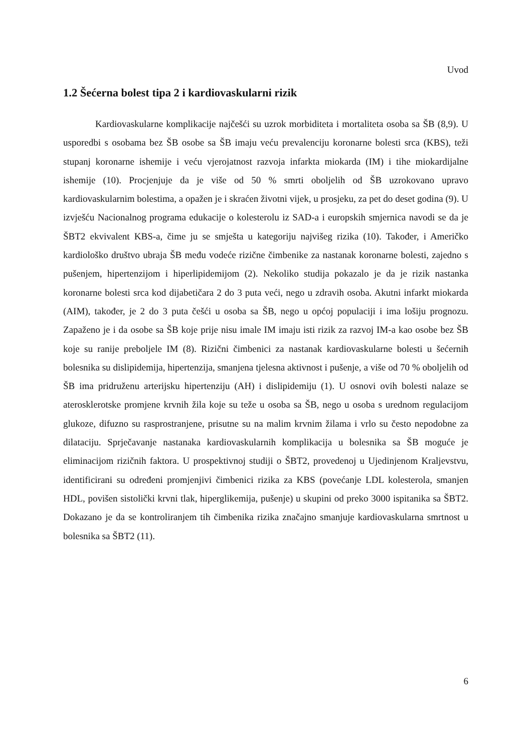Uvod
1.2 Šećerna bolest tipa 2 i kardiovaskularni rizik
Kardiovaskularne komplikacije najčešći su uzrok morbiditeta i mortaliteta osoba sa ŠB (8,9). U usporedbi s osobama bez ŠB osobe sa ŠB imaju veću prevalenciju koronarne bolesti srca (KBS), teži stupanj koronarne ishemije i veću vjerojatnost razvoja infarkta miokarda (IM) i tihe miokardijalne ishemije (10). Procjenjuje da je više od 50 % smrti oboljelih od ŠB uzrokovano upravo kardiovaskularnim bolestima, a opažen je i skraćen životni vijek, u prosjeku, za pet do deset godina (9). U izvješću Nacionalnog programa edukacije o kolesterolu iz SAD-a i europskih smjernica navodi se da je ŠBT2 ekvivalent KBS-a, čime ju se smješta u kategoriju najvišeg rizika (10). Također, i Američko kardiološko društvo ubraja ŠB među vodeće rizične čimbenike za nastanak koronarne bolesti, zajedno s pušenjem, hipertenzijom i hiperlipidemijom (2). Nekoliko studija pokazalo je da je rizik nastanka koronarne bolesti srca kod dijabetičara 2 do 3 puta veći, nego u zdravih osoba. Akutni infarkt miokarda (AIM), također, je 2 do 3 puta češći u osoba sa ŠB, nego u općoj populaciji i ima lošiju prognozu. Zapaženo je i da osobe sa ŠB koje prije nisu imale IM imaju isti rizik za razvoj IM-a kao osobe bez ŠB koje su ranije preboljele IM (8). Rizični čimbenici za nastanak kardiovaskularne bolesti u šećernih bolesnika su dislipidemija, hipertenzija, smanjena tjelesna aktivnost i pušenje, a više od 70 % oboljelih od ŠB ima pridruženu arterijsku hipertenziju (AH) i dislipidemiju (1). U osnovi ovih bolesti nalaze se aterosklerotske promjene krvnih žila koje su teže u osoba sa ŠB, nego u osoba s urednom regulacijom glukoze, difuzno su rasprostranjene, prisutne su na malim krvnim žilama i vrlo su često nepodobne za dilataciju. Sprječavanje nastanaka kardiovaskularnih komplikacija u bolesnika sa ŠB moguće je eliminacijom rizičnih faktora. U prospektivnoj studiji o ŠBT2, provedenoj u Ujedinjenom Kraljevstvu, identificirani su određeni promjenjivi čimbenici rizika za KBS (povećanje LDL kolesterola, smanjen HDL, povišen sistolički krvni tlak, hiperglikemija, pušenje) u skupini od preko 3000 ispitanika sa ŠBT2. Dokazano je da se kontroliranjem tih čimbenika rizika značajno smanjuje kardiovaskularna smrtnost u bolesnika sa ŠBT2 (11).
6